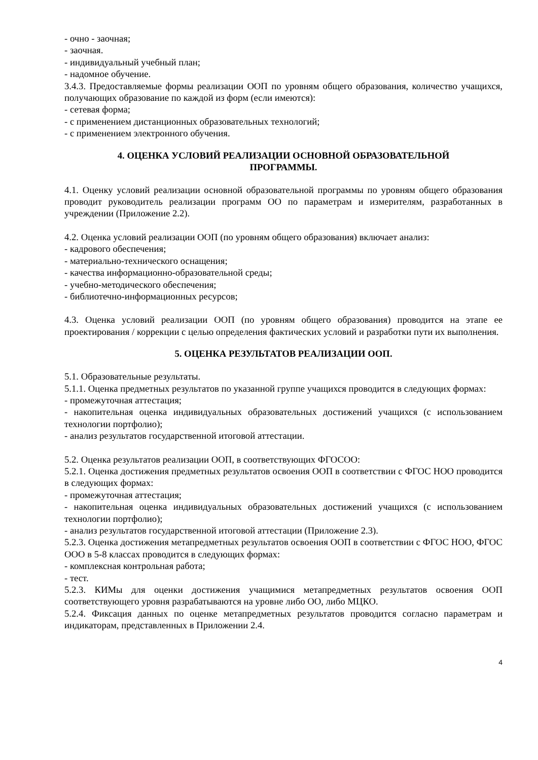- очно - заочная;
- заочная.
- индивидуальный учебный план;
- надомное обучение.
3.4.3. Предоставляемые формы реализации ООП по уровням общего образования, количество учащихся, получающих образование по каждой из форм (если имеются):
- сетевая форма;
- с применением дистанционных образовательных технологий;
- с применением электронного обучения.
4. ОЦЕНКА УСЛОВИЙ РЕАЛИЗАЦИИ ОСНОВНОЙ ОБРАЗОВАТЕЛЬНОЙ ПРОГРАММЫ.
4.1. Оценку условий реализации основной образовательной программы по уровням общего образования проводит руководитель реализации программ ОО по параметрам и измерителям, разработанных в учреждении (Приложение 2.2).
4.2. Оценка условий реализации ООП (по уровням общего образования) включает анализ:
- кадрового обеспечения;
- материально-технического оснащения;
- качества информационно-образовательной среды;
- учебно-методического обеспечения;
- библиотечно-информационных ресурсов;
4.3. Оценка условий реализации ООП (по уровням общего образования) проводится на этапе ее проектирования / коррекции с целью определения фактических условий и разработки пути их выполнения.
5. ОЦЕНКА РЕЗУЛЬТАТОВ РЕАЛИЗАЦИИ ООП.
5.1. Образовательные результаты.
5.1.1. Оценка предметных результатов по указанной группе учащихся проводится в следующих формах:
- промежуточная аттестация;
- накопительная оценка индивидуальных образовательных достижений учащихся (с использованием технологии портфолио);
- анализ результатов государственной итоговой аттестации.
5.2. Оценка результатов реализации ООП, в соответствующих ФГОСОО:
5.2.1. Оценка достижения предметных результатов освоения ООП в соответствии с ФГОС НОО проводится в следующих формах:
- промежуточная аттестация;
- накопительная оценка индивидуальных образовательных достижений учащихся (с использованием технологии портфолио);
- анализ результатов государственной итоговой аттестации (Приложение 2.3).
5.2.3. Оценка достижения метапредметных результатов освоения ООП в соответствии с ФГОС НОО, ФГОС ООО в 5-8 классах проводится в следующих формах:
- комплексная контрольная работа;
- тест.
5.2.3. КИМы для оценки достижения учащимися метапредметных результатов освоения ООП соответствующего уровня разрабатываются на уровне либо ОО, либо МЦКО.
5.2.4. Фиксация данных по оценке метапредметных результатов проводится согласно параметрам и индикаторам, представленных в Приложении 2.4.
4